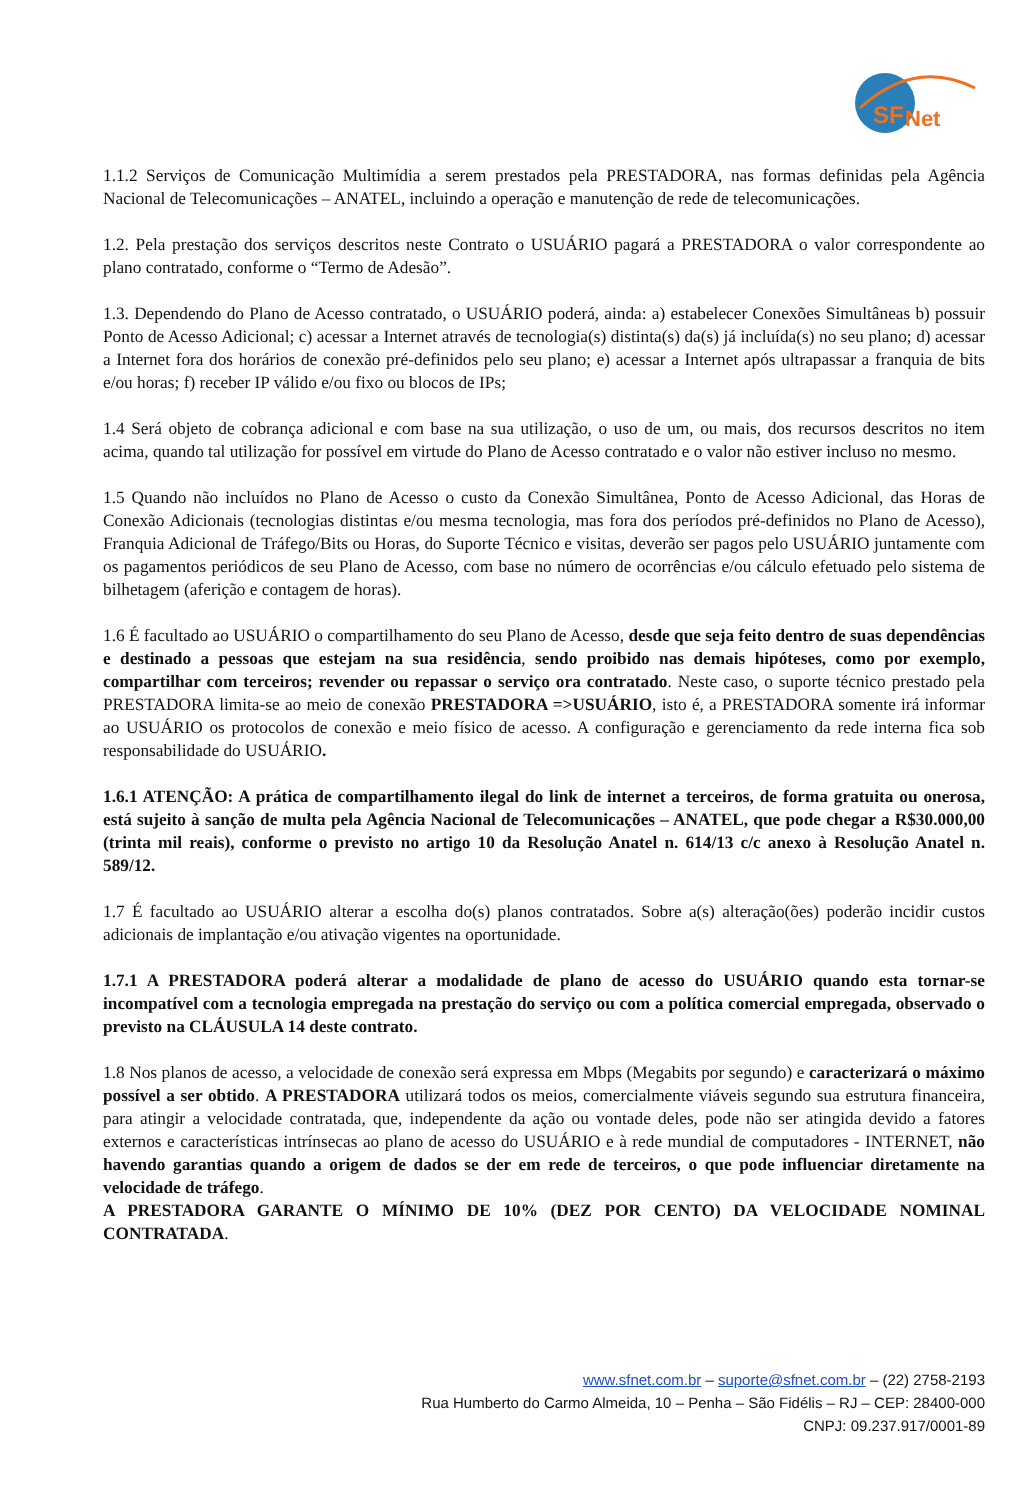SF
Net
1.1.2 Serviços de Comunicação Multimídia a serem prestados pela PRESTADORA, nas formas definidas pela Agência Nacional de Telecomunicações – ANATEL, incluindo a operação e manutenção de rede de telecomunicações.
1.2. Pela prestação dos serviços descritos neste Contrato o USUÁRIO pagará a PRESTADORA o valor correspondente ao plano contratado, conforme o “Termo de Adesão”.
1.3. Dependendo do Plano de Acesso contratado, o USUÁRIO poderá, ainda: a) estabelecer Conexões Simultâneas b) possuir Ponto de Acesso Adicional; c) acessar a Internet através de tecnologia(s) distinta(s) da(s) já incluída(s) no seu plano; d) acessar a Internet fora dos horários de conexão pré-definidos pelo seu plano; e) acessar a Internet após ultrapassar a franquia de bits e/ou horas; f) receber IP válido e/ou fixo ou blocos de IPs;
1.4 Será objeto de cobrança adicional e com base na sua utilização, o uso de um, ou mais, dos recursos descritos no item acima, quando tal utilização for possível em virtude do Plano de Acesso contratado e o valor não estiver incluso no mesmo.
1.5 Quando não incluídos no Plano de Acesso o custo da Conexão Simultânea, Ponto de Acesso Adicional, das Horas de Conexão Adicionais (tecnologias distintas e/ou mesma tecnologia, mas fora dos períodos pré-definidos no Plano de Acesso), Franquia Adicional de Tráfego/Bits ou Horas, do Suporte Técnico e visitas, deverão ser pagos pelo USUÁRIO juntamente com os pagamentos periódicos de seu Plano de Acesso, com base no número de ocorrências e/ou cálculo efetuado pelo sistema de bilhetagem (aferição e contagem de horas).
1.6 É facultado ao USUÁRIO o compartilhamento do seu Plano de Acesso, desde que seja feito dentro de suas dependências e destinado a pessoas que estejam na sua residência, sendo proibido nas demais hipóteses, como por exemplo, compartilhar com terceiros; revender ou repassar o serviço ora contratado. Neste caso, o suporte técnico prestado pela PRESTADORA limita-se ao meio de conexão PRESTADORA =>USUÁRIO, isto é, a PRESTADORA somente irá informar ao USUÁRIO os protocolos de conexão e meio físico de acesso. A configuração e gerenciamento da rede interna fica sob responsabilidade do USUÁRIO.
1.6.1 ATENÇÃO: A prática de compartilhamento ilegal do link de internet a terceiros, de forma gratuita ou onerosa, está sujeito à sanção de multa pela Agência Nacional de Telecomunicações – ANATEL, que pode chegar a R$30.000,00 (trinta mil reais), conforme o previsto no artigo 10 da Resolução Anatel n. 614/13 c/c anexo à Resolução Anatel n. 589/12.
1.7 É facultado ao USUÁRIO alterar a escolha do(s) planos contratados. Sobre a(s) alteração(ões) poderão incidir custos adicionais de implantação e/ou ativação vigentes na oportunidade.
1.7.1 A PRESTADORA poderá alterar a modalidade de plano de acesso do USUÁRIO quando esta tornar-se incompatível com a tecnologia empregada na prestação do serviço ou com a política comercial empregada, observado o previsto na CLÁUSULA 14 deste contrato.
1.8 Nos planos de acesso, a velocidade de conexão será expressa em Mbps (Megabits por segundo) e caracterizará o máximo possível a ser obtido. A PRESTADORA utilizará todos os meios, comercialmente viáveis segundo sua estrutura financeira, para atingir a velocidade contratada, que, independente da ação ou vontade deles, pode não ser atingida devido a fatores externos e características intrínsecas ao plano de acesso do USUÁRIO e à rede mundial de computadores - INTERNET, não havendo garantias quando a origem de dados se der em rede de terceiros, o que pode influenciar diretamente na velocidade de tráfego.
A PRESTADORA GARANTE O MÍNIMO DE 10% (DEZ POR CENTO) DA VELOCIDADE NOMINAL CONTRATADA.
www.sfnet.com.br – suporte@sfnet.com.br – (22) 2758-2193
Rua Humberto do Carmo Almeida, 10 – Penha – São Fidélis – RJ – CEP: 28400-000
CNPJ: 09.237.917/0001-89